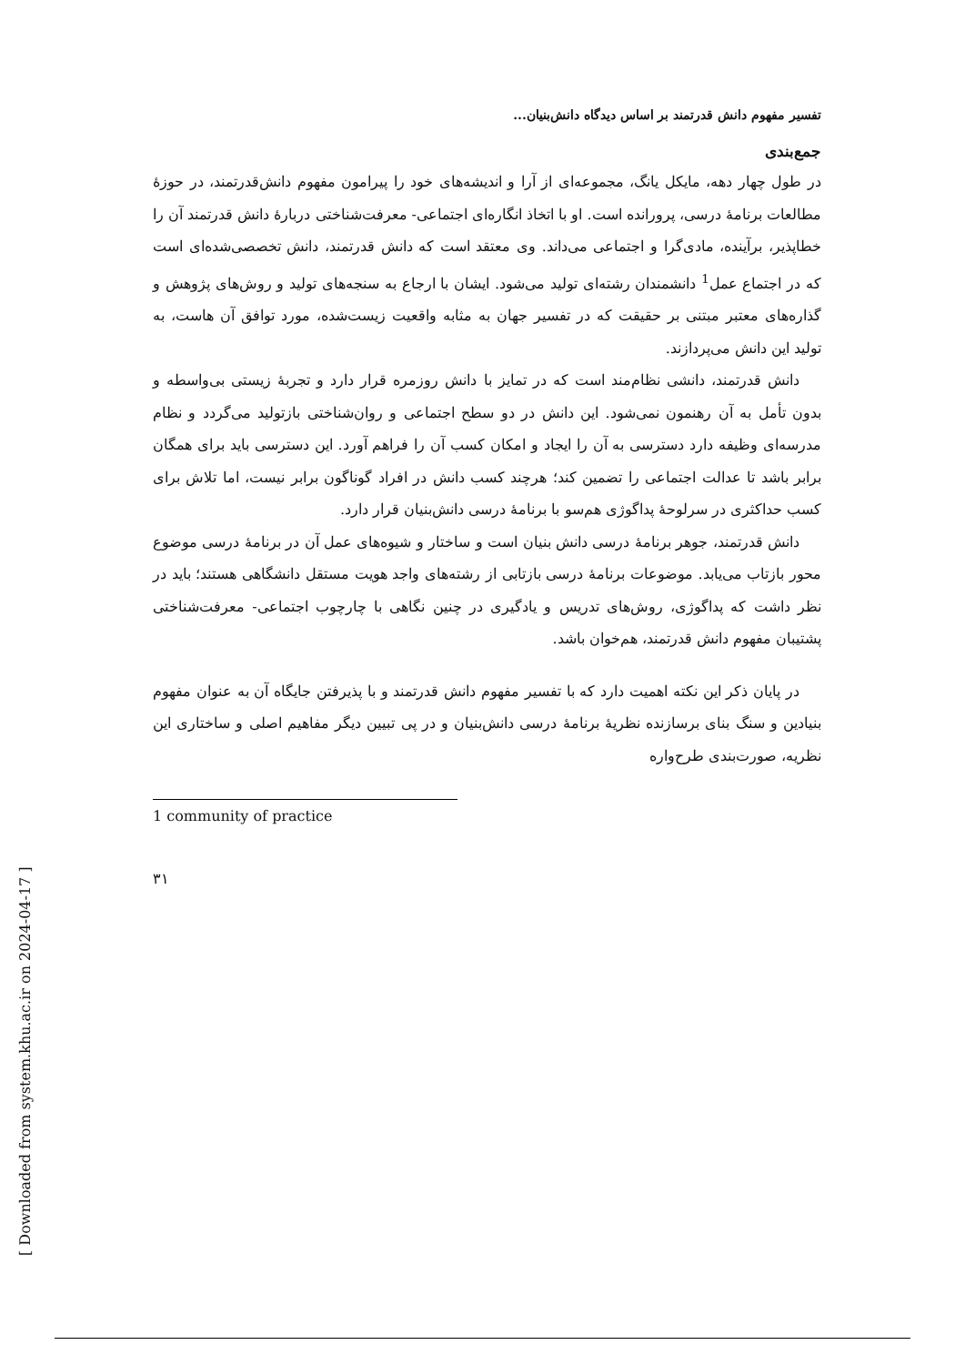تفسیر مفهوم دانش قدرتمند بر اساس دیدگاه دانش‌بنیان...
جمع‌بندی
در طول چهار دهه، مایکل یانگ، مجموعه‌ای از آرا و اندیشه‌های خود را پیرامون مفهوم دانش‌قدرتمند، در حوزهٔ مطالعات برنامهٔ درسی، پرورانده است. او با اتخاذ انگاره‌ای اجتماعی- معرفت‌شناختی دربارهٔ دانش قدرتمند آن را خطاپذیر، برآینده، مادی‌گرا و اجتماعی می‌داند. وی معتقد است که دانش قدرتمند، دانش تخصصی‌شده‌ای است که در اجتماع عمل<sup>1</sup> دانشمندان رشته‌ای تولید می‌شود. ایشان با ارجاع به سنجه‌های تولید و روش‌های پژوهش و گذاره‌های معتبر مبتنی بر حقیقت که در تفسیر جهان به مثابه واقعیت زیست‌شده، مورد توافق آن هاست، به تولید این دانش می‌پردازند.
دانش قدرتمند، دانشی نظام‌مند است که در تمایز با دانش روزمره قرار دارد و تجربهٔ زیستی بی‌واسطه و بدون تأمل به آن رهنمون نمی‌شود. این دانش در دو سطح اجتماعی و روان‌شناختی بازتولید می‌گردد و نظام مدرسه‌ای وظیفه دارد دسترسی به آن را ایجاد و امکان کسب آن را فراهم آورد. این دسترسی باید برای همگان برابر باشد تا عدالت اجتماعی را تضمین کند؛ هرچند کسب دانش در افراد گوناگون برابر نیست، اما تلاش برای کسب حداکثری در سرلوحهٔ پداگوژی هم‌سو با برنامهٔ درسی دانش‌بنیان قرار دارد.
دانش قدرتمند، جوهر برنامهٔ درسی دانش بنیان است و ساختار و شیوه‌های عمل آن در برنامهٔ درسی موضوع محور بازتاب می‌یابد. موضوعات برنامهٔ درسی بازتابی از رشته‌های واجد هویت مستقل دانشگاهی هستند؛ باید در نظر داشت که پداگوژی، روش‌های تدریس و یادگیری در چنین نگاهی با چارچوب اجتماعی- معرفت‌شناختی پشتیبان مفهوم دانش قدرتمند، هم‌خوان باشد.
در پایان ذکر این نکته اهمیت دارد که با تفسیر مفهوم دانش قدرتمند و با پذیرفتن جایگاه آن به عنوان مفهوم بنیادین و سنگ بنای برسازنده نظریهٔ برنامهٔ درسی دانش‌بنیان و در پی تبیین دیگر مفاهیم اصلی و ساختاری این نظریه، صورت‌بندی طرح‌واره
1 community of practice
۳۱
[ Downloaded from system.khu.ac.ir on 2024-04-17 ]